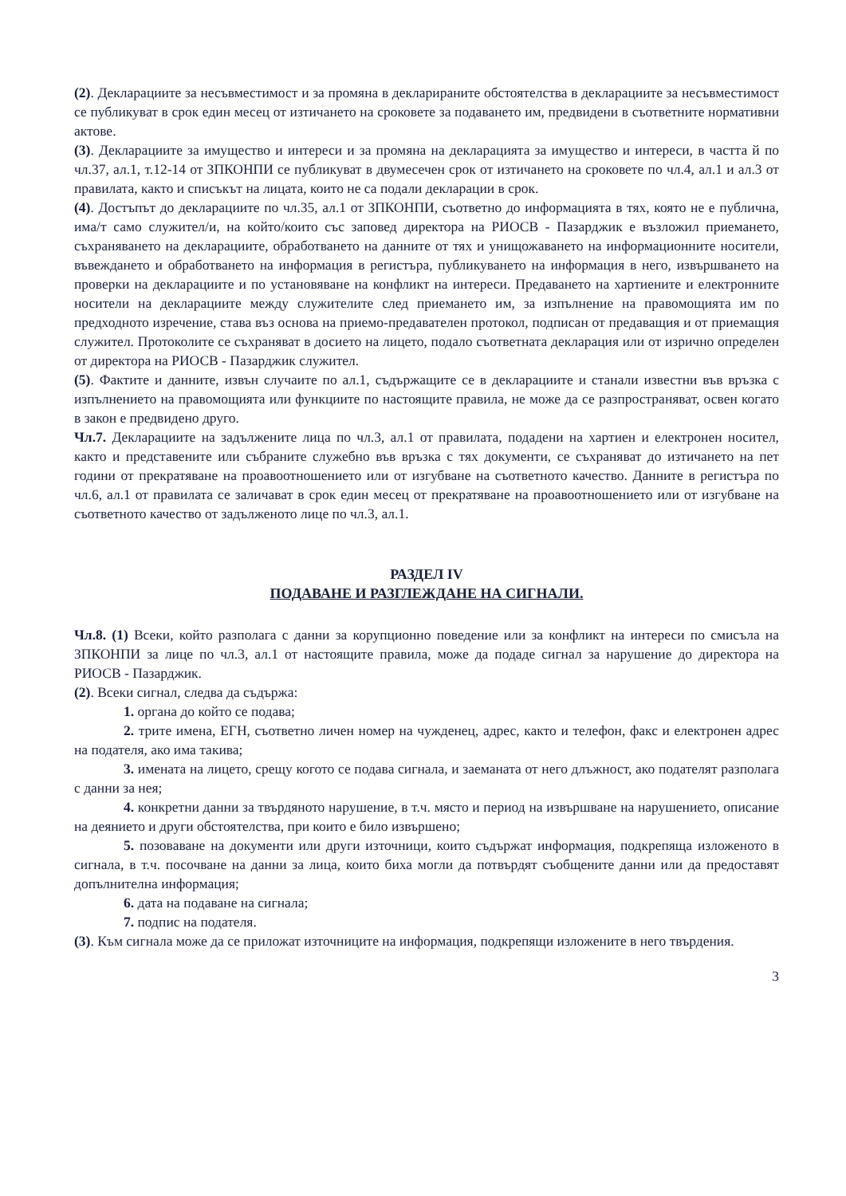(2). Декларациите за несъвместимост и за промяна в декларираните обстоятелства в декларациите за несъвместимост се публикуват в срок един месец от изтичането на сроковете за подаването им, предвидени в съответните нормативни актове.
(3). Декларациите за имущество и интереси и за промяна на декларацията за имущество и интереси, в частта й по чл.37, ал.1, т.12-14 от ЗПКОНПИ се публикуват в двумесечен срок от изтичането на сроковете по чл.4, ал.1 и ал.3 от правилата, както и списъкът на лицата, които не са подали декларации в срок.
(4). Достъпът до декларациите по чл.35, ал.1 от ЗПКОНПИ, съответно до информацията в тях, която не е публична, има/т само служител/и, на който/които със заповед директора на РИОСВ - Пазарджик е възложил приемането, съхраняването на декларациите, обработването на данните от тях и унищожаването на информационните носители, въвеждането и обработването на информация в регистъра, публикуването на информация в него, извършването на проверки на декларациите и по установяване на конфликт на интереси. Предаването на хартиените и електронните носители на декларациите между служителите след приемането им, за изпълнение на правомощията им по предходното изречение, става въз основа на приемо-предавателен протокол, подписан от предаващия и от приемащия служител. Протоколите се съхраняват в досието на лицето, подало съответната декларация или от изрично определен от директора на РИОСВ - Пазарджик служител.
(5). Фактите и данните, извън случаите по ал.1, съдържащите се в декларациите и станали известни във връзка с изпълнението на правомощията или функциите по настоящите правила, не може да се разпространяват, освен когато в закон е предвидено друго.
Чл.7. Декларациите на задължените лица по чл.3, ал.1 от правилата, подадени на хартиен и електронен носител, както и представените или събраните служебно във връзка с тях документи, се съхраняват до изтичането на пет години от прекратяване на проавоотношението или от изгубване на съответното качество. Данните в регистъра по чл.6, ал.1 от правилата се заличават в срок един месец от прекратяване на проавоотношението или от изгубване на съответното качество от задълженото лице по чл.3, ал.1.
РАЗДЕЛ IV
ПОДАВАНЕ И РАЗГЛЕЖДАНЕ НА СИГНАЛИ.
Чл.8. (1) Всеки, който разполага с данни за корупционно поведение или за конфликт на интереси по смисъла на ЗПКОНПИ за лице по чл.3, ал.1 от настоящите правила, може да подаде сигнал за нарушение до директора на РИОСВ - Пазарджик.
(2). Всеки сигнал, следва да съдържа:
1. органа до който се подава;
2. трите имена, ЕГН, съответно личен номер на чужденец, адрес, както и телефон, факс и електронен адрес на подателя, ако има такива;
3. имената на лицето, срещу когото се подава сигнала, и заеманата от него длъжност, ако подателят разполага с данни за нея;
4. конкретни данни за твърдяното нарушение, в т.ч. място и период на извършване на нарушението, описание на деянието и други обстоятелства, при които е било извършено;
5. позоваване на документи или други източници, които съдържат информация, подкрепяща изложеното в сигнала, в т.ч. посочване на данни за лица, които биха могли да потвърдят съобщените данни или да предоставят допълнителна информация;
6. дата на подаване на сигнала;
7. подпис на подателя.
(3). Към сигнала може да се приложат източниците на информация, подкрепящи изложените в него твърдения.
3